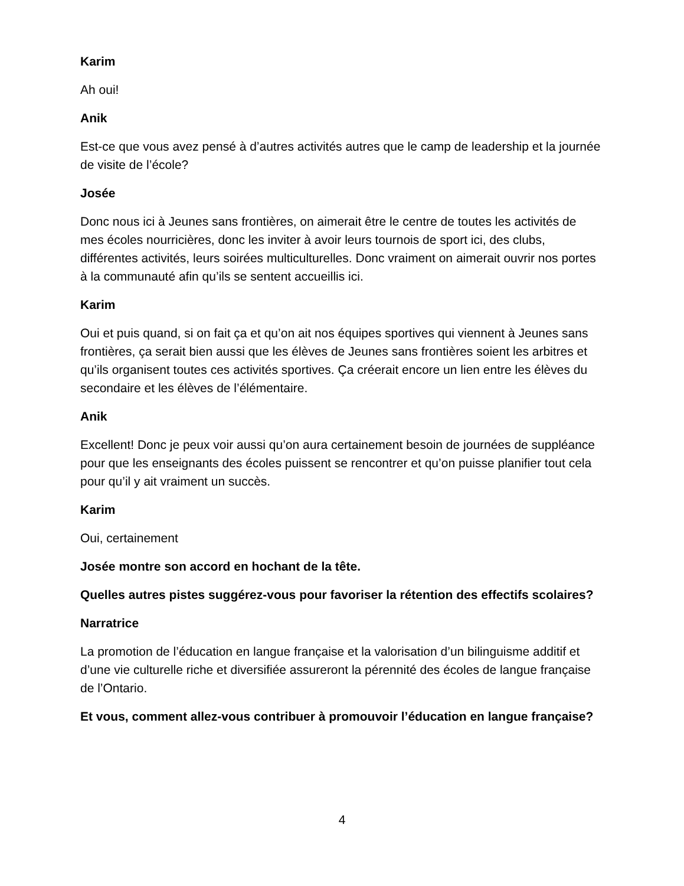Karim
Ah oui!
Anik
Est-ce que vous avez pensé à d’autres activités autres que le camp de leadership et la journée de visite de l’école?
Josée
Donc nous ici à Jeunes sans frontières, on aimerait être le centre de toutes les activités de mes écoles nourricières, donc les inviter à avoir leurs tournois de sport ici, des clubs, différentes activités, leurs soirées multiculturelles. Donc vraiment on aimerait ouvrir nos portes à la communauté afin qu’ils se sentent accueillis ici.
Karim
Oui et puis quand, si on fait ça et qu’on ait nos équipes sportives qui viennent à Jeunes sans frontières, ça serait bien aussi que les élèves de Jeunes sans frontières soient les arbitres et qu’ils organisent toutes ces activités sportives. Ça créerait encore un lien entre les élèves du secondaire et les élèves de l’élémentaire.
Anik
Excellent! Donc je peux voir aussi qu’on aura certainement besoin de journées de suppléance pour que les enseignants des écoles puissent se rencontrer et qu’on puisse planifier tout cela pour qu’il y ait vraiment un succès.
Karim
Oui, certainement
Josée montre son accord en hochant de la tête.
Quelles autres pistes suggérez-vous pour favoriser la rétention des effectifs scolaires?
Narratrice
La promotion de l’éducation en langue française et la valorisation d’un bilinguisme additif et d’une vie culturelle riche et diversifiée assureront la pérennité des écoles de langue française de l’Ontario.
Et vous, comment allez-vous contribuer à promouvoir l’éducation en langue française?
4